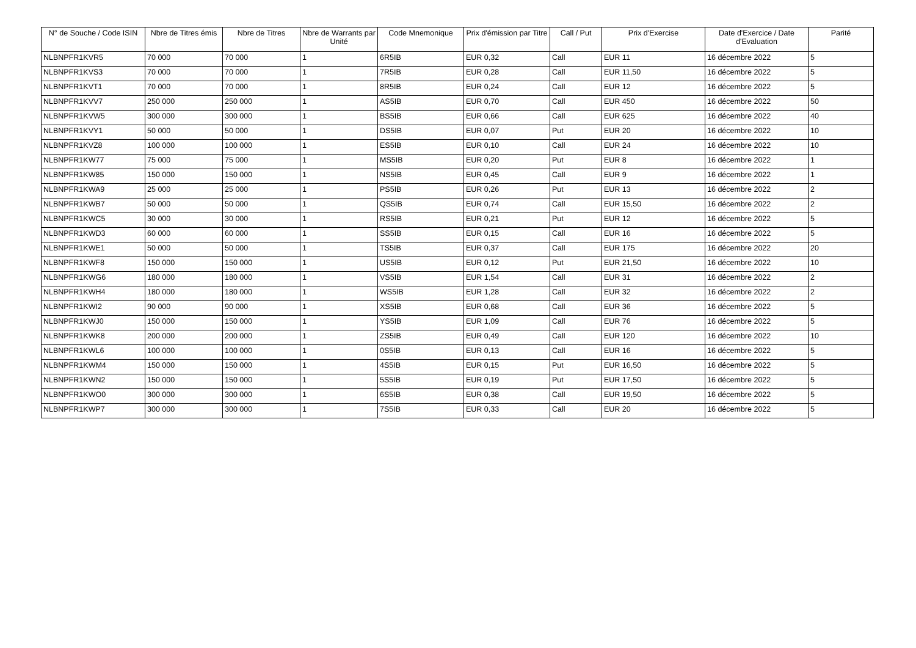| N° de Souche / Code ISIN | Nbre de Titres émis | Nbre de Titres | Nbre de Warrants par Unité | Code Mnemonique | Prix d'émission par Titre | Call / Put | Prix d'Exercise | Date d'Exercice / Date d'Evaluation | Parité |
| --- | --- | --- | --- | --- | --- | --- | --- | --- | --- |
| NLBNPFR1KVR5 | 70 000 | 70 000 | 1 | 6R5IB | EUR 0,32 | Call | EUR 11 | 16 décembre 2022 | 5 |
| NLBNPFR1KVS3 | 70 000 | 70 000 | 1 | 7R5IB | EUR 0,28 | Call | EUR 11,50 | 16 décembre 2022 | 5 |
| NLBNPFR1KVT1 | 70 000 | 70 000 | 1 | 8R5IB | EUR 0,24 | Call | EUR 12 | 16 décembre 2022 | 5 |
| NLBNPFR1KVV7 | 250 000 | 250 000 | 1 | AS5IB | EUR 0,70 | Call | EUR 450 | 16 décembre 2022 | 50 |
| NLBNPFR1KVW5 | 300 000 | 300 000 | 1 | BS5IB | EUR 0,66 | Call | EUR 625 | 16 décembre 2022 | 40 |
| NLBNPFR1KVY1 | 50 000 | 50 000 | 1 | DS5IB | EUR 0,07 | Put | EUR 20 | 16 décembre 2022 | 10 |
| NLBNPFR1KVZ8 | 100 000 | 100 000 | 1 | ES5IB | EUR 0,10 | Call | EUR 24 | 16 décembre 2022 | 10 |
| NLBNPFR1KW77 | 75 000 | 75 000 | 1 | MS5IB | EUR 0,20 | Put | EUR 8 | 16 décembre 2022 | 1 |
| NLBNPFR1KW85 | 150 000 | 150 000 | 1 | NS5IB | EUR 0,45 | Call | EUR 9 | 16 décembre 2022 | 1 |
| NLBNPFR1KWA9 | 25 000 | 25 000 | 1 | PS5IB | EUR 0,26 | Put | EUR 13 | 16 décembre 2022 | 2 |
| NLBNPFR1KWB7 | 50 000 | 50 000 | 1 | QS5IB | EUR 0,74 | Call | EUR 15,50 | 16 décembre 2022 | 2 |
| NLBNPFR1KWC5 | 30 000 | 30 000 | 1 | RS5IB | EUR 0,21 | Put | EUR 12 | 16 décembre 2022 | 5 |
| NLBNPFR1KWD3 | 60 000 | 60 000 | 1 | SS5IB | EUR 0,15 | Call | EUR 16 | 16 décembre 2022 | 5 |
| NLBNPFR1KWE1 | 50 000 | 50 000 | 1 | TS5IB | EUR 0,37 | Call | EUR 175 | 16 décembre 2022 | 20 |
| NLBNPFR1KWF8 | 150 000 | 150 000 | 1 | US5IB | EUR 0,12 | Put | EUR 21,50 | 16 décembre 2022 | 10 |
| NLBNPFR1KWG6 | 180 000 | 180 000 | 1 | VS5IB | EUR 1,54 | Call | EUR 31 | 16 décembre 2022 | 2 |
| NLBNPFR1KWH4 | 180 000 | 180 000 | 1 | WS5IB | EUR 1,28 | Call | EUR 32 | 16 décembre 2022 | 2 |
| NLBNPFR1KWI2 | 90 000 | 90 000 | 1 | XS5IB | EUR 0,68 | Call | EUR 36 | 16 décembre 2022 | 5 |
| NLBNPFR1KWJ0 | 150 000 | 150 000 | 1 | YS5IB | EUR 1,09 | Call | EUR 76 | 16 décembre 2022 | 5 |
| NLBNPFR1KWK8 | 200 000 | 200 000 | 1 | ZS5IB | EUR 0,49 | Call | EUR 120 | 16 décembre 2022 | 10 |
| NLBNPFR1KWL6 | 100 000 | 100 000 | 1 | 0S5IB | EUR 0,13 | Call | EUR 16 | 16 décembre 2022 | 5 |
| NLBNPFR1KWM4 | 150 000 | 150 000 | 1 | 4S5IB | EUR 0,15 | Put | EUR 16,50 | 16 décembre 2022 | 5 |
| NLBNPFR1KWN2 | 150 000 | 150 000 | 1 | 5S5IB | EUR 0,19 | Put | EUR 17,50 | 16 décembre 2022 | 5 |
| NLBNPFR1KWO0 | 300 000 | 300 000 | 1 | 6S5IB | EUR 0,38 | Call | EUR 19,50 | 16 décembre 2022 | 5 |
| NLBNPFR1KWP7 | 300 000 | 300 000 | 1 | 7S5IB | EUR 0,33 | Call | EUR 20 | 16 décembre 2022 | 5 |